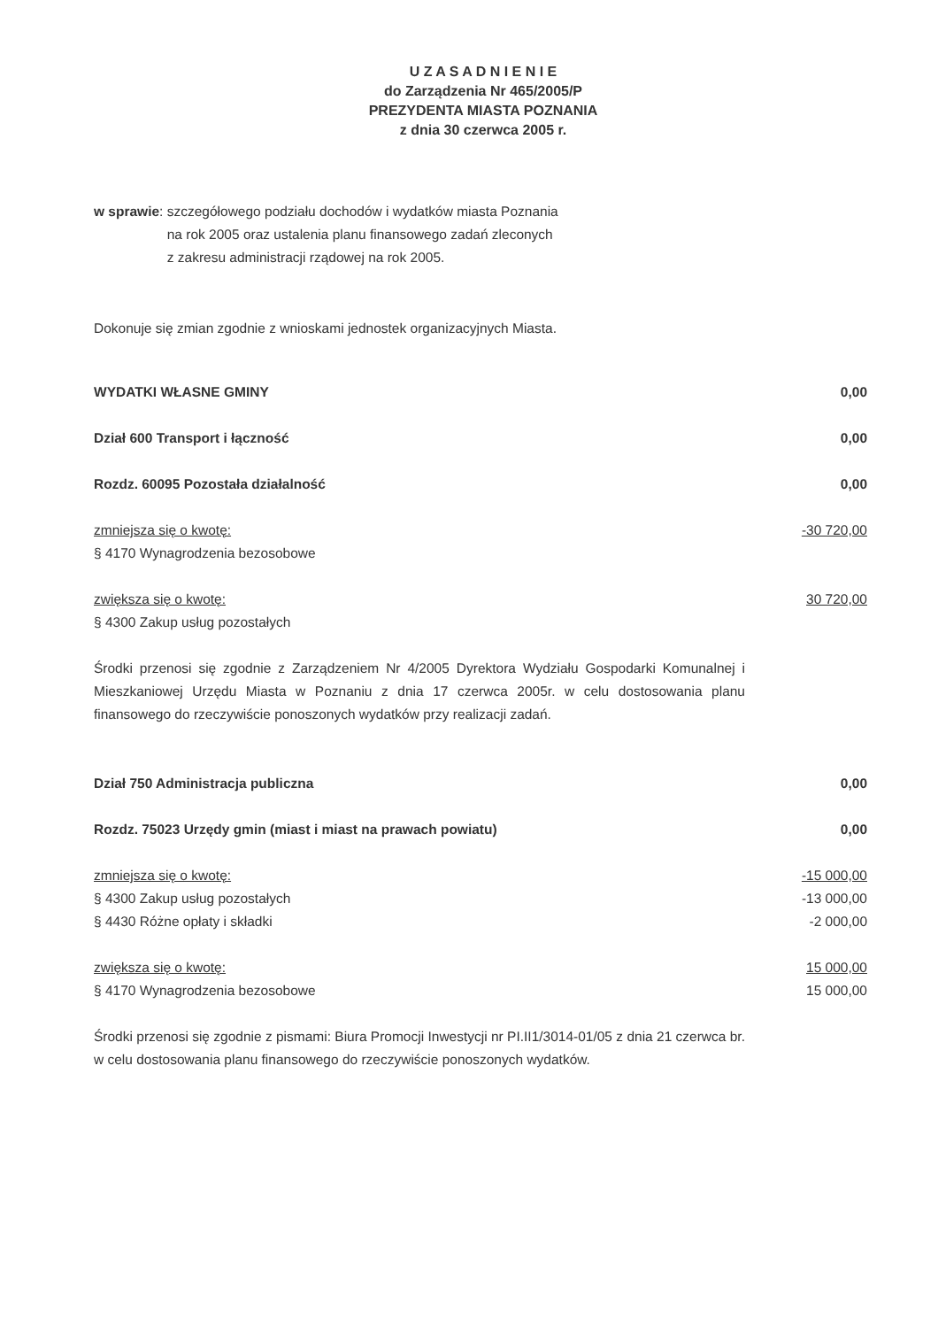U Z A S A D N I E N I E
do Zarządzenia Nr 465/2005/P
PREZYDENTA MIASTA POZNANIA
z dnia 30 czerwca 2005 r.
w sprawie: szczegółowego podziału dochodów i wydatków miasta Poznania
na rok 2005 oraz ustalenia planu finansowego zadań zleconych
z zakresu administracji rządowej na rok 2005.
Dokonuje się zmian zgodnie z wnioskami jednostek organizacyjnych Miasta.
WYDATKI WŁASNE GMINY 0,00
Dział 600 Transport i łączność 0,00
Rozdz. 60095 Pozostała działalność 0,00
zmniejsza się o kwotę: -30 720,00
§ 4170 Wynagrodzenia bezosobowe
zwiększa się o kwotę: 30 720,00
§ 4300 Zakup usług pozostałych
Środki przenosi się zgodnie z Zarządzeniem Nr 4/2005 Dyrektora Wydziału Gospodarki Komunalnej i Mieszkaniowej Urzędu Miasta w Poznaniu z dnia 17 czerwca 2005r. w celu dostosowania planu finansowego do rzeczywiście ponoszonych wydatków przy realizacji zadań.
Dział 750 Administracja publiczna 0,00
Rozdz. 75023 Urzędy gmin (miast i miast na prawach powiatu) 0,00
zmniejsza się o kwotę: -15 000,00
§ 4300 Zakup usług pozostałych -13 000,00
§ 4430 Różne opłaty i składki -2 000,00
zwiększa się o kwotę: 15 000,00
§ 4170 Wynagrodzenia bezosobowe 15 000,00
Środki przenosi się zgodnie z pismami: Biura Promocji Inwestycji nr PI.II1/3014-01/05 z dnia 21 czerwca br. w celu dostosowania planu finansowego do rzeczywiście ponoszonych wydatków.